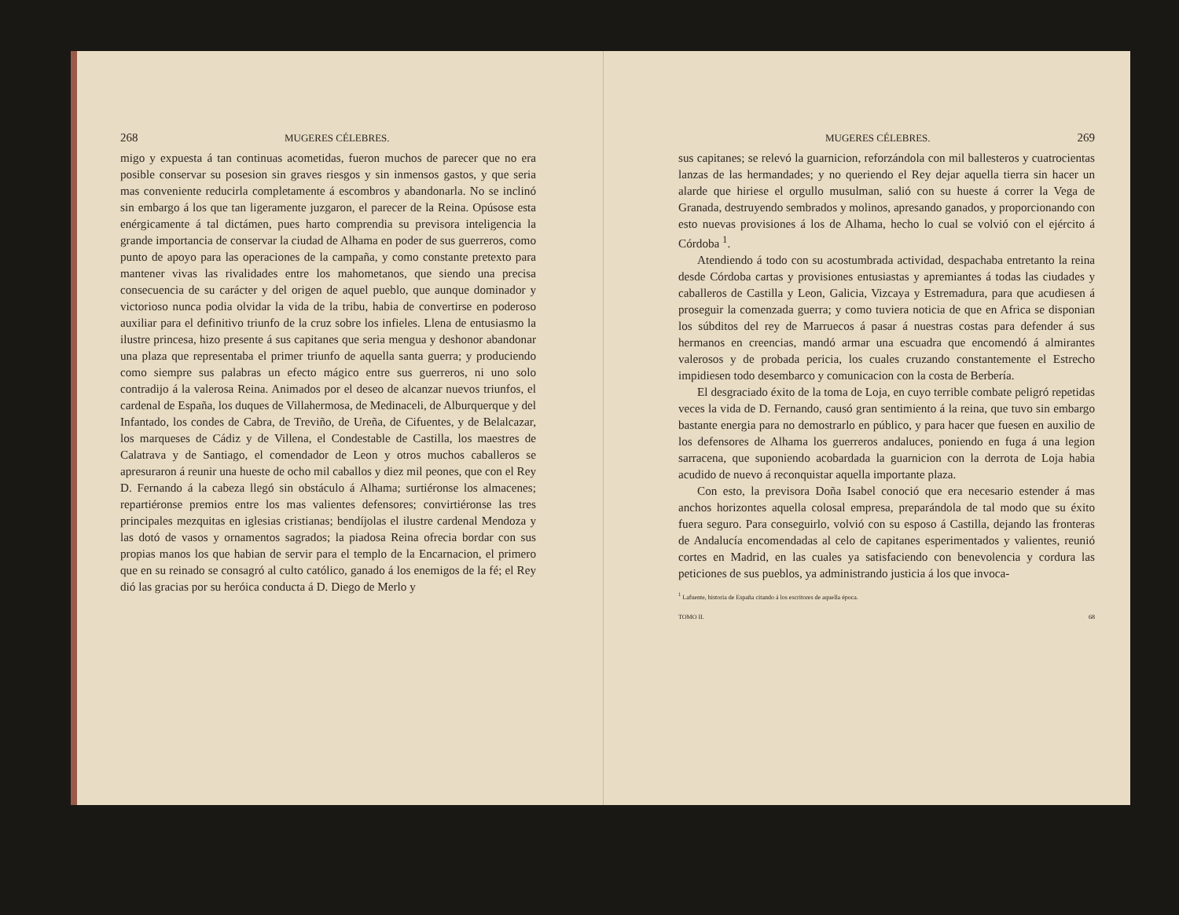268 MUGERES CÉLEBRES.
migo y expuesta á tan continuas acometidas, fueron muchos de parecer que no era posible conservar su posesion sin graves riesgos y sin inmensos gastos, y que seria mas conveniente reducirla completamente á escombros y abandonarla. No se inclinó sin embargo á los que tan ligeramente juzgaron, el parecer de la Reina. Opúsose esta enérgicamente á tal dictámen, pues harto comprendia su previsora inteligencia la grande importancia de conservar la ciudad de Alhama en poder de sus guerreros, como punto de apoyo para las operaciones de la campaña, y como constante pretexto para mantener vivas las rivalidades entre los mahometanos, que siendo una precisa consecuencia de su carácter y del origen de aquel pueblo, que aunque dominador y victorioso nunca podia olvidar la vida de la tribu, habia de convertirse en poderoso auxiliar para el definitivo triunfo de la cruz sobre los infieles. Llena de entusiasmo la ilustre princesa, hizo presente á sus capitanes que seria mengua y deshonor abandonar una plaza que representaba el primer triunfo de aquella santa guerra; y produciendo como siempre sus palabras un efecto mágico entre sus guerreros, ni uno solo contradijo á la valerosa Reina. Animados por el deseo de alcanzar nuevos triunfos, el cardenal de España, los duques de Villahermosa, de Medinaceli, de Alburquerque y del Infantado, los condes de Cabra, de Treviño, de Ureña, de Cifuentes, y de Belalcazar, los marqueses de Cádiz y de Villena, el Condestable de Castilla, los maestres de Calatrava y de Santiago, el comendador de Leon y otros muchos caballeros se apresuraron á reunir una hueste de ocho mil caballos y diez mil peones, que con el Rey D. Fernando á la cabeza llegó sin obstáculo á Alhama; surtiéronse los almacenes; repartiéronse premios entre los mas valientes defensores; convirtiéronse las tres principales mezquitas en iglesias cristianas; bendíjolas el ilustre cardenal Mendoza y las dotó de vasos y ornamentos sagrados; la piadosa Reina ofrecia bordar con sus propias manos los que habian de servir para el templo de la Encarnacion, el primero que en su reinado se consagró al culto católico, ganado á los enemigos de la fé; el Rey dió las gracias por su heróica conducta á D. Diego de Merlo y
MUGERES CÉLEBRES. 269
sus capitanes; se relevó la guarnicion, reforzándola con mil ballesteros y cuatrocientas lanzas de las hermandades; y no queriendo el Rey dejar aquella tierra sin hacer un alarde que hiriese el orgullo musulman, salió con su hueste á correr la Vega de Granada, destruyendo sembrados y molinos, apresando ganados, y proporcionando con esto nuevas provisiones á los de Alhama, hecho lo cual se volvió con el ejército á Córdoba <sup>1</sup>.
Atendiendo á todo con su acostumbrada actividad, despachaba entretanto la reina desde Córdoba cartas y provisiones entusiastas y apremiantes á todas las ciudades y caballeros de Castilla y Leon, Galicia, Vizcaya y Estremadura, para que acudiesen á proseguir la comenzada guerra; y como tuviera noticia de que en Africa se disponian los súbditos del rey de Marruecos á pasar á nuestras costas para defender á sus hermanos en creencias, mandó armar una escuadra que encomendó á almirantes valerosos y de probada pericia, los cuales cruzando constantemente el Estrecho impidiesen todo desembarco y comunicacion con la costa de Berbería.
El desgraciado éxito de la toma de Loja, en cuyo terrible combate peligró repetidas veces la vida de D. Fernando, causó gran sentimiento á la reina, que tuvo sin embargo bastante energia para no demostrarlo en público, y para hacer que fuesen en auxilio de los defensores de Alhama los guerreros andaluces, poniendo en fuga á una legion sarracena, que suponiendo acobardada la guarnicion con la derrota de Loja habia acudido de nuevo á reconquistar aquella importante plaza.
Con esto, la previsora Doña Isabel conoció que era necesario estender á mas anchos horizontes aquella colosal empresa, preparándola de tal modo que su éxito fuera seguro. Para conseguirlo, volvió con su esposo á Castilla, dejando las fronteras de Andalucía encomendadas al celo de capitanes esperimentados y valientes, reunió cortes en Madrid, en las cuales ya satisfaciendo con benevolencia y cordura las peticiones de sus pueblos, ya administrando justicia á los que invoca-
<sup>1</sup> Lafuente, historia de España citando á los escritores de aquella época.
TOMO II. 68